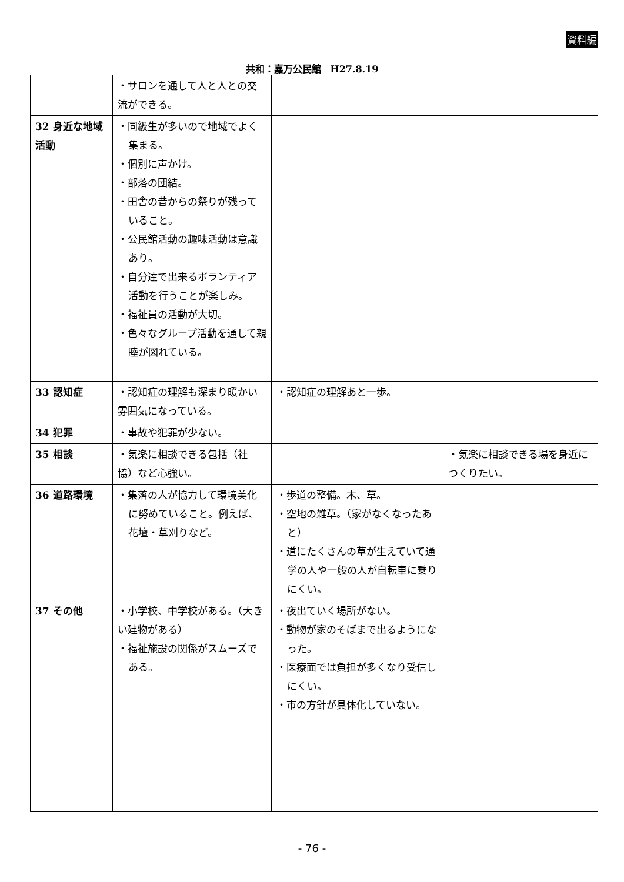資料編
共和：嘉万公民館　H27.8.19
| | ・サロンを通して人と人との交流ができる。 | | |
| 32 身近な地域活動 | ・同級生が多いので地域でよく集まる。 ・個別に声かけ。 ・部落の団結。 ・田舎の昔からの祭りが残っていること。 ・公民館活動の趣味活動は意識あり。 ・自分達で出来るボランティア活動を行うことが楽しみ。 ・福祉員の活動が大切。 ・色々なグループ活動を通して親睦が図れている。 | | |
| 33 認知症 | ・認知症の理解も深まり暖かい雰囲気になっている。 | ・認知症の理解あと一歩。 | |
| 34 犯罪 | ・事故や犯罪が少ない。 | | |
| 35 相談 | ・気楽に相談できる包括（社協）など心強い。 | | ・気楽に相談できる場を身近につくりたい。 |
| 36 道路環境 | ・集落の人が協力して環境美化に努めていること。例えば、花壇・草刈りなど。 | ・歩道の整備。木、草。 ・空地の雑草。（家がなくなったあと） ・道にたくさんの草が生えていて通学の人や一般の人が自転車に乗りにくい。 | |
| 37 その他 | ・小学校、中学校がある。（大きい建物がある） ・福祉施設の関係がスムーズである。 | ・夜出ていく場所がない。 ・動物が家のそばまで出るようになった。 ・医療面では負担が多くなり受信しにくい。 ・市の方針が具体化していない。 | |
- 76 -